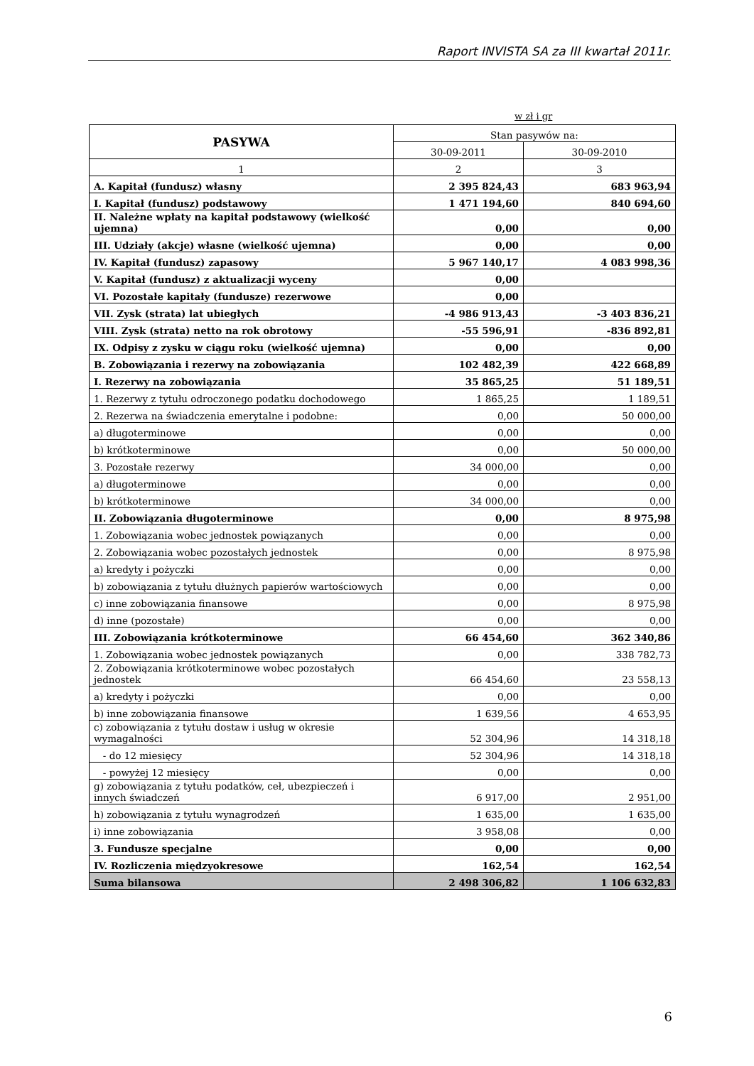Raport INVISTA SA za III kwartał 2011r.
w zł i gr
| PASYWA | Stan pasywów na: | |
| --- | --- | --- |
| | 30-09-2011 | 30-09-2010 |
| 1 | 2 | 3 |
| A. Kapitał (fundusz) własny | 2 395 824,43 | 683 963,94 |
| I. Kapitał (fundusz) podstawowy | 1 471 194,60 | 840 694,60 |
| II. Należne wpłaty na kapitał podstawowy (wielkość ujemna) | 0,00 | 0,00 |
| III. Udziały (akcje) własne (wielkość ujemna) | 0,00 | 0,00 |
| IV. Kapitał (fundusz) zapasowy | 5 967 140,17 | 4 083 998,36 |
| V. Kapitał (fundusz) z aktualizacji wyceny | 0,00 | |
| VI. Pozostałe kapitały (fundusze) rezerwowe | 0,00 | |
| VII. Zysk (strata) lat ubiegłych | -4 986 913,43 | -3 403 836,21 |
| VIII. Zysk (strata) netto na rok obrotowy | -55 596,91 | -836 892,81 |
| IX. Odpisy z zysku w ciągu roku (wielkość ujemna) | 0,00 | 0,00 |
| B. Zobowiązania i rezerwy na zobowiązania | 102 482,39 | 422 668,89 |
| I. Rezerwy na zobowiązania | 35 865,25 | 51 189,51 |
| 1. Rezerwy z tytułu odroczonego podatku dochodowego | 1 865,25 | 1 189,51 |
| 2. Rezerwa na świadczenia emerytalne i podobne: | 0,00 | 50 000,00 |
| a) długoterminowe | 0,00 | 0,00 |
| b) krótkoterminowe | 0,00 | 50 000,00 |
| 3. Pozostałe rezerwy | 34 000,00 | 0,00 |
| a) długoterminowe | 0,00 | 0,00 |
| b) krótkoterminowe | 34 000,00 | 0,00 |
| II. Zobowiązania długoterminowe | 0,00 | 8 975,98 |
| 1. Zobowiązania wobec jednostek powiązanych | 0,00 | 0,00 |
| 2. Zobowiązania wobec pozostałych jednostek | 0,00 | 8 975,98 |
| a) kredyty i pożyczki | 0,00 | 0,00 |
| b) zobowiązania z tytułu dłużnych papierów wartościowych | 0,00 | 0,00 |
| c) inne zobowiązania finansowe | 0,00 | 8 975,98 |
| d) inne (pozostałe) | 0,00 | 0,00 |
| III. Zobowiązania krótkoterminowe | 66 454,60 | 362 340,86 |
| 1. Zobowiązania wobec jednostek powiązanych | 0,00 | 338 782,73 |
| 2. Zobowiązania krótkoterminowe wobec pozostałych jednostek | 66 454,60 | 23 558,13 |
| a) kredyty i pożyczki | 0,00 | 0,00 |
| b) inne zobowiązania finansowe | 1 639,56 | 4 653,95 |
| c) zobowiązania z tytułu dostaw i usług w okresie wymagalności | 52 304,96 | 14 318,18 |
| - do 12 miesięcy | 52 304,96 | 14 318,18 |
| - powyżej 12 miesięcy | 0,00 | 0,00 |
| g) zobowiązania z tytułu podatków, ceł, ubezpieczeń i innych świadczeń | 6 917,00 | 2 951,00 |
| h) zobowiązania z tytułu wynagrodzeń | 1 635,00 | 1 635,00 |
| i) inne zobowiązania | 3 958,08 | 0,00 |
| 3. Fundusze specjalne | 0,00 | 0,00 |
| IV. Rozliczenia międzyokresowe | 162,54 | 162,54 |
| Suma bilansowa | 2 498 306,82 | 1 106 632,83 |
6